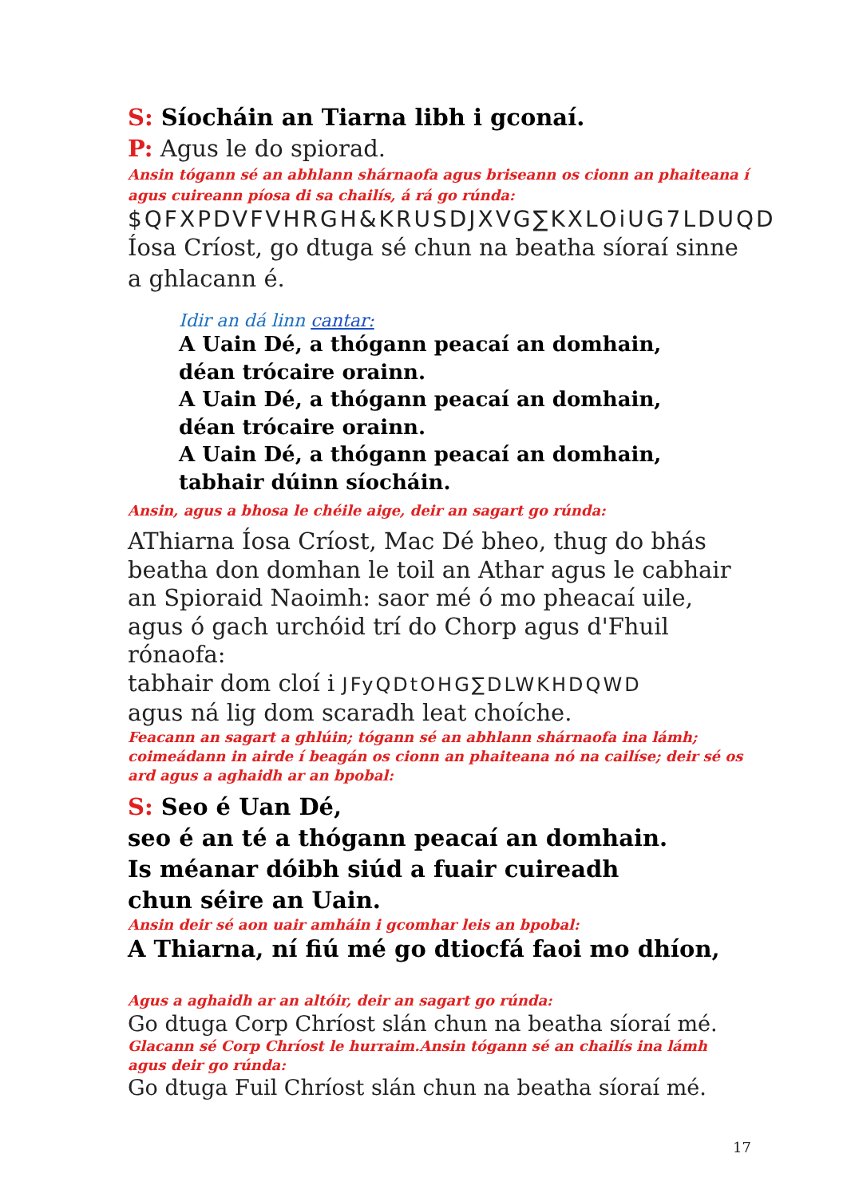S: Síocháin an Tiarna libh i gconaí.
P: Agus le do spiorad.
Ansin tógann sé an abhlann shárnaofa agus briseann os cionn an phaiteana í agus cuireann píosa di sa chailís, á rá go rúnda:
$QFXPDVFVHRGH&KRUSDJXVG∑KXLOiUG7LDUQD
Íosa Críost, go dtuga sé chun na beatha síoraí sinne a ghlacann é.
Idir an dá linn cantar:
A Uain Dé, a thógann peacaí an domhain,
déan trócaire orainn.
A Uain Dé, a thógann peacaí an domhain,
déan trócaire orainn.
A Uain Dé, a thógann peacaí an domhain,
tabhair dúinn síocháin.
Ansin, agus a bhosa le chéile aige, deir an sagart go rúnda:
AThiarna Íosa Críost, Mac Dé bheo, thug do bhás beatha don domhan le toil an Athar agus le cabhair an Spioraid Naoimh: saor mé ó mo pheacaí uile, agus ó gach urchóid trí do Chorp agus d'Fhuil rónaofa:
tabhair dom cloí i JFyQDtOHG∑DLWKHDQWD
agus ná lig dom scaradh leat choíche.
Feacann an sagart a ghlúin; tógann sé an abhlann shárnaofa ina lámh; coimeádann in airde í beagán os cionn an phaiteana nó na cailíse; deir sé os ard agus a aghaidh ar an bpobal:
S: Seo é Uan Dé,
seo é an té a thógann peacaí an domhain.
Is méanar dóibh siúd a fuair cuireadh
chun séire an Uain.
Ansin deir sé aon uair amháin i gcomhar leis an bpobal:
A Thiarna, ní fiú mé go dtiocfá faoi mo dhíon,
Agus a aghaidh ar an altóir, deir an sagart go rúnda:
Go dtuga Corp Chríost slán chun na beatha síoraí mé.
Glacann sé Corp Chríost le hurraim.Ansin tógann sé an chailís ina lámh
agus deir go rúnda:
Go dtuga Fuil Chríost slán chun na beatha síoraí mé.
17